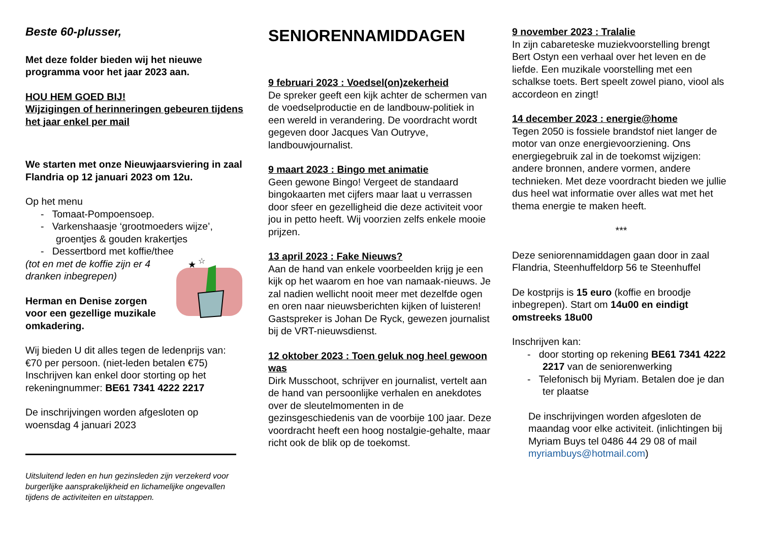Beste 60-plusser,
Met deze folder bieden wij het nieuwe programma voor het jaar 2023 aan.
HOU HEM GOED BIJ!
Wijzigingen of herinneringen gebeuren tijdens het jaar enkel per mail
We starten met onze Nieuwjaarsviering in zaal Flandria op 12 januari 2023 om 12u.
Op het menu
- Tomaat-Pompoensoep.
- Varkenshaasje ‘grootmoeders wijze’, groentjes & gouden krakertjes
- Dessertbord met koffie/thee
(tot en met de koffie zijn er 4
dranken inbegrepen)
Herman en Denise zorgen
voor een gezellige muzikale
omkadering.
★
☆
Wij bieden U dit alles tegen de ledenprijs van: €70 per persoon. (niet-leden betalen €75) Inschrijven kan enkel door storting op het rekeningnummer: BE61 7341 4222 2217
De inschrijvingen worden afgesloten op woensdag 4 januari 2023
Uitsluitend leden en hun gezinsleden zijn verzekerd voor burgerlijke aansprakelijkheid en lichamelijke ongevallen tijdens de activiteiten en uitstappen.
SENIORENNAMIDDAGEN
9 februari 2023 : Voedsel(on)zekerheid
De spreker geeft een kijk achter de schermen van de voedselproductie en de landbouw-politiek in een wereld in verandering. De voordracht wordt gegeven door Jacques Van Outryve, landbouwjournalist.
9 maart 2023 : Bingo met animatie
Geen gewone Bingo! Vergeet de standaard bingokaarten met cijfers maar laat u verrassen door sfeer en gezelligheid die deze activiteit voor jou in petto heeft. Wij voorzien zelfs enkele mooie prijzen.
13 april 2023 : Fake Nieuws?
Aan de hand van enkele voorbeelden krijg je een kijk op het waarom en hoe van namaak-nieuws. Je zal nadien wellicht nooit meer met dezelfde ogen en oren naar nieuwsberichten kijken of luisteren!
Gastspreker is Johan De Ryck, gewezen journalist bij de VRT-nieuwsdienst.
12 oktober 2023 : Toen geluk nog heel gewoon was
Dirk Musschoot, schrijver en journalist, vertelt aan de hand van persoonlijke verhalen en anekdotes over de sleutelmomenten in de gezinsgeschiedenis van de voorbije 100 jaar. Deze voordracht heeft een hoog nostalgie-gehalte, maar richt ook de blik op de toekomst.
9 november 2023 : Tralalie
In zijn cabareteske muziekvoorstelling brengt Bert Ostyn een verhaal over het leven en de liefde. Een muzikale voorstelling met een schalkse toets. Bert speelt zowel piano, viool als accordeon en zingt!
14 december 2023 : energie@home
Tegen 2050 is fossiele brandstof niet langer de motor van onze energievoorziening. Ons energiegebruik zal in de toekomst wijzigen: andere bronnen, andere vormen, andere technieken. Met deze voordracht bieden we jullie dus heel wat informatie over alles wat met het thema energie te maken heeft.
***
Deze seniorennamiddagen gaan door in zaal Flandria, Steenhuffeldorp 56 te Steenhuffel
De kostprijs is 15 euro (koffie en broodje inbegrepen). Start om 14u00 en eindigt omstreeks 18u00
Inschrijven kan:
- door storting op rekening BE61 7341 4222 2217 van de seniorenwerking
- Telefonisch bij Myriam. Betalen doe je dan ter plaatse
De inschrijvingen worden afgesloten de maandag voor elke activiteit. (inlichtingen bij Myriam Buys tel 0486 44 29 08 of mail myriambuys@hotmail.com)